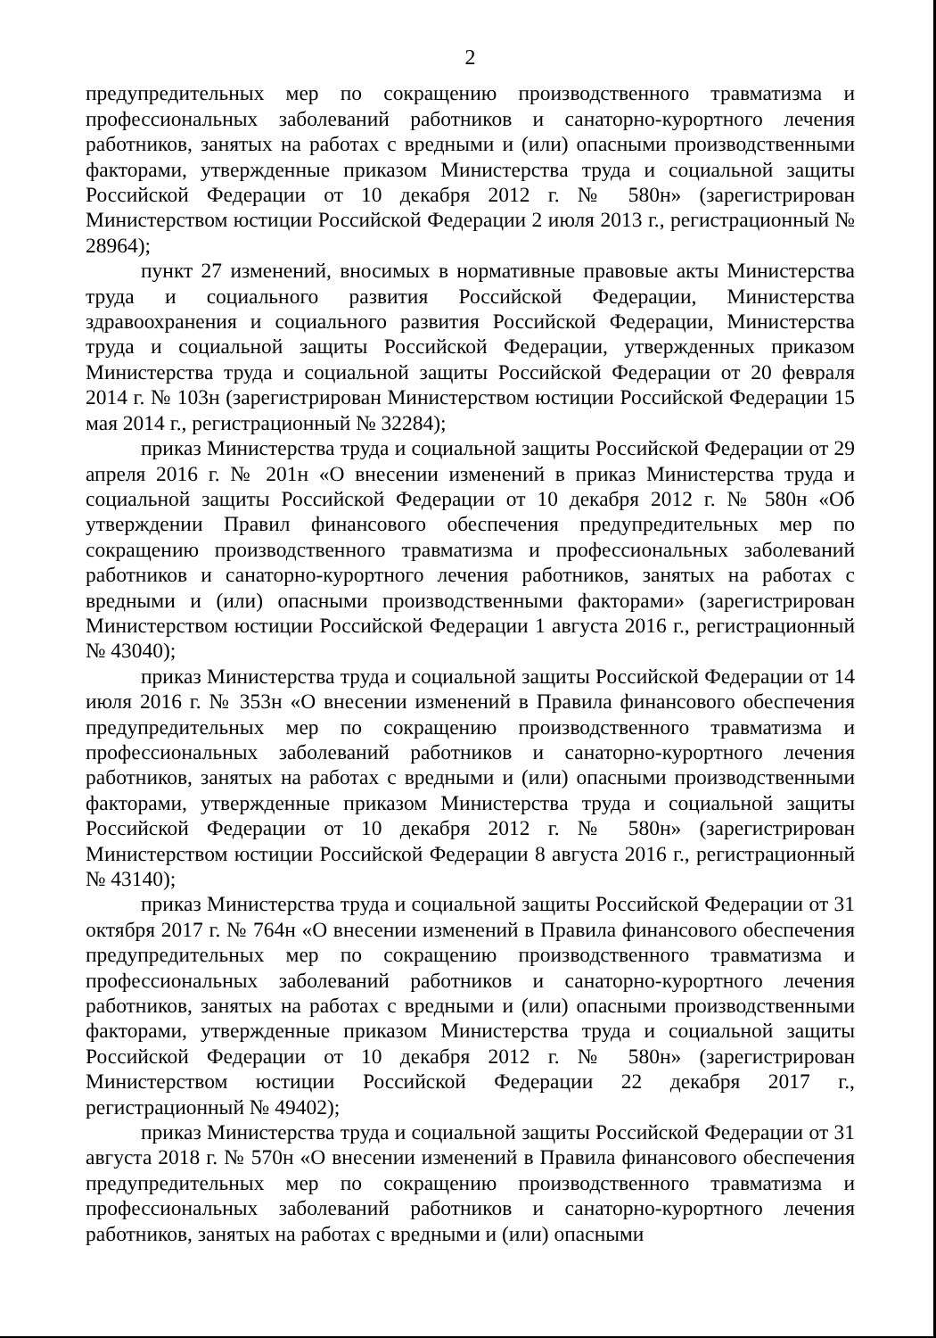2
предупредительных мер по сокращению производственного травматизма и профессиональных заболеваний работников и санаторно-курортного лечения работников, занятых на работах с вредными и (или) опасными производственными факторами, утвержденные приказом Министерства труда и социальной защиты Российской Федерации от 10 декабря 2012 г. № 580н» (зарегистрирован Министерством юстиции Российской Федерации 2 июля 2013 г., регистрационный № 28964);
пункт 27 изменений, вносимых в нормативные правовые акты Министерства труда и социального развития Российской Федерации, Министерства здравоохранения и социального развития Российской Федерации, Министерства труда и социальной защиты Российской Федерации, утвержденных приказом Министерства труда и социальной защиты Российской Федерации от 20 февраля 2014 г. № 103н (зарегистрирован Министерством юстиции Российской Федерации 15 мая 2014 г., регистрационный № 32284);
приказ Министерства труда и социальной защиты Российской Федерации от 29 апреля 2016 г. № 201н «О внесении изменений в приказ Министерства труда и социальной защиты Российской Федерации от 10 декабря 2012 г. № 580н «Об утверждении Правил финансового обеспечения предупредительных мер по сокращению производственного травматизма и профессиональных заболеваний работников и санаторно-курортного лечения работников, занятых на работах с вредными и (или) опасными производственными факторами» (зарегистрирован Министерством юстиции Российской Федерации 1 августа 2016 г., регистрационный № 43040);
приказ Министерства труда и социальной защиты Российской Федерации от 14 июля 2016 г. № 353н «О внесении изменений в Правила финансового обеспечения предупредительных мер по сокращению производственного травматизма и профессиональных заболеваний работников и санаторно-курортного лечения работников, занятых на работах с вредными и (или) опасными производственными факторами, утвержденные приказом Министерства труда и социальной защиты Российской Федерации от 10 декабря 2012 г. № 580н» (зарегистрирован Министерством юстиции Российской Федерации 8 августа 2016 г., регистрационный № 43140);
приказ Министерства труда и социальной защиты Российской Федерации от 31 октября 2017 г. № 764н «О внесении изменений в Правила финансового обеспечения предупредительных мер по сокращению производственного травматизма и профессиональных заболеваний работников и санаторно-курортного лечения работников, занятых на работах с вредными и (или) опасными производственными факторами, утвержденные приказом Министерства труда и социальной защиты Российской Федерации от 10 декабря 2012 г. № 580н» (зарегистрирован Министерством юстиции Российской Федерации 22 декабря 2017 г., регистрационный № 49402);
приказ Министерства труда и социальной защиты Российской Федерации от 31 августа 2018 г. № 570н «О внесении изменений в Правила финансового обеспечения предупредительных мер по сокращению производственного травматизма и профессиональных заболеваний работников и санаторно-курортного лечения работников, занятых на работах с вредными и (или) опасными